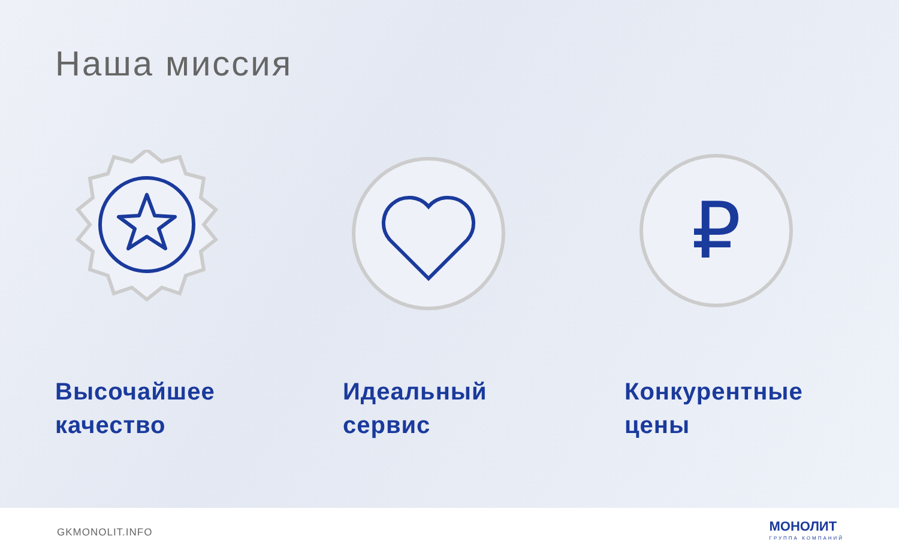Наша миссия
₽
Высочайшее
качество
Идеальный
сервис
Конкурентные
цены
GKMONOLIT.INFO
МОНОЛИТ
ГРУППА КОМПАНИЙ